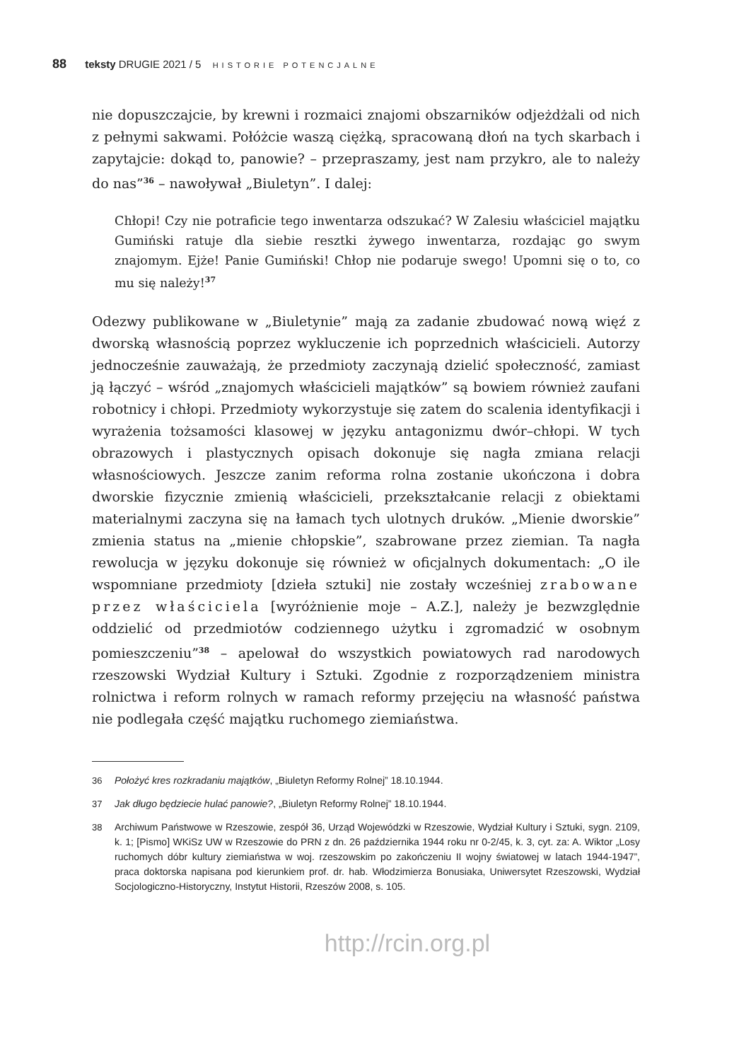88 teksty DRUGIE 2021 / 5 HISTORIE POTENCJALNE
nie dopuszczajcie, by krewni i rozmaici znajomi obszarników odjeżdżali od nich z pełnymi sakwami. Połóżcie waszą ciężką, spracowaną dłoń na tych skarbach i zapytajcie: dokąd to, panowie? – przepraszamy, jest nam przykro, ale to należy do nas”<sup>36</sup> – nawoływał „Biuletyn”. I dalej:
Chłopi! Czy nie potraficie tego inwentarza odszukać? W Zalesiu właściciel majątku Gumiński ratuje dla siebie resztki żywego inwentarza, rozdając go swym znajomym. Ejże! Panie Gumiński! Chłop nie podaruje swego! Upomni się o to, co mu się należy!<sup>37</sup>
Odezwy publikowane w „Biuletynie” mają za zadanie zbudować nową więź z dworską własnością poprzez wykluczenie ich poprzednich właścicieli. Autorzy jednocześnie zauważają, że przedmioty zaczynają dzielić społeczność, zamiast ją łączyć – wśród „znajomych właścicieli majątków” są bowiem również zaufani robotnicy i chłopi. Przedmioty wykorzystuje się zatem do scalenia identyfikacji i wyrażenia tożsamości klasowej w języku antagonizmu dwór–chłopi. W tych obrazowych i plastycznych opisach dokonuje się nagła zmiana relacji własnościowych. Jeszcze zanim reforma rolna zostanie ukończona i dobra dworskie fizycznie zmienią właścicieli, przekształcanie relacji z obiektami materialnymi zaczyna się na łamach tych ulotnych druków. „Mienie dworskie” zmienia status na „mienie chłopskie”, szabrowane przez ziemian. Ta nagła rewolucja w języku dokonuje się również w oficjalnych dokumentach: „O ile wspomniane przedmioty [dzieła sztuki] nie zostały wcześniej zrabowane przez właściciela [wyróżnienie moje – A.Z.], należy je bezwzględnie oddzielić od przedmiotów codziennego użytku i zgromadzić w osobnym pomieszczeniu”<sup>38</sup> – apelował do wszystkich powiatowych rad narodowych rzeszowski Wydział Kultury i Sztuki. Zgodnie z rozporządzeniem ministra rolnictwa i reform rolnych w ramach reformy przejęciu na własność państwa nie podlegała część majątku ruchomego ziemiaństwa.
36 Położyć kres rozkradaniu majątków, „Biuletyn Reformy Rolnej” 18.10.1944.
37 Jak długo będziecie hulać panowie?, „Biuletyn Reformy Rolnej” 18.10.1944.
38 Archiwum Państwowe w Rzeszowie, zespół 36, Urząd Wojewódzki w Rzeszowie, Wydział Kultury i Sztuki, sygn. 2109, k. 1; [Pismo] WKiSz UW w Rzeszowie do PRN z dn. 26 października 1944 roku nr 0-2/45, k. 3, cyt. za: A. Wiktor „Losy ruchomych dóbr kultury ziemiaństwa w woj. rzeszowskim po zakończeniu II wojny światowej w latach 1944-1947”, praca doktorska napisana pod kierunkiem prof. dr. hab. Włodzimierza Bonusiaka, Uniwersytet Rzeszowski, Wydział Socjologiczno-Historyczny, Instytut Historii, Rzeszów 2008, s. 105.
http://rcin.org.pl